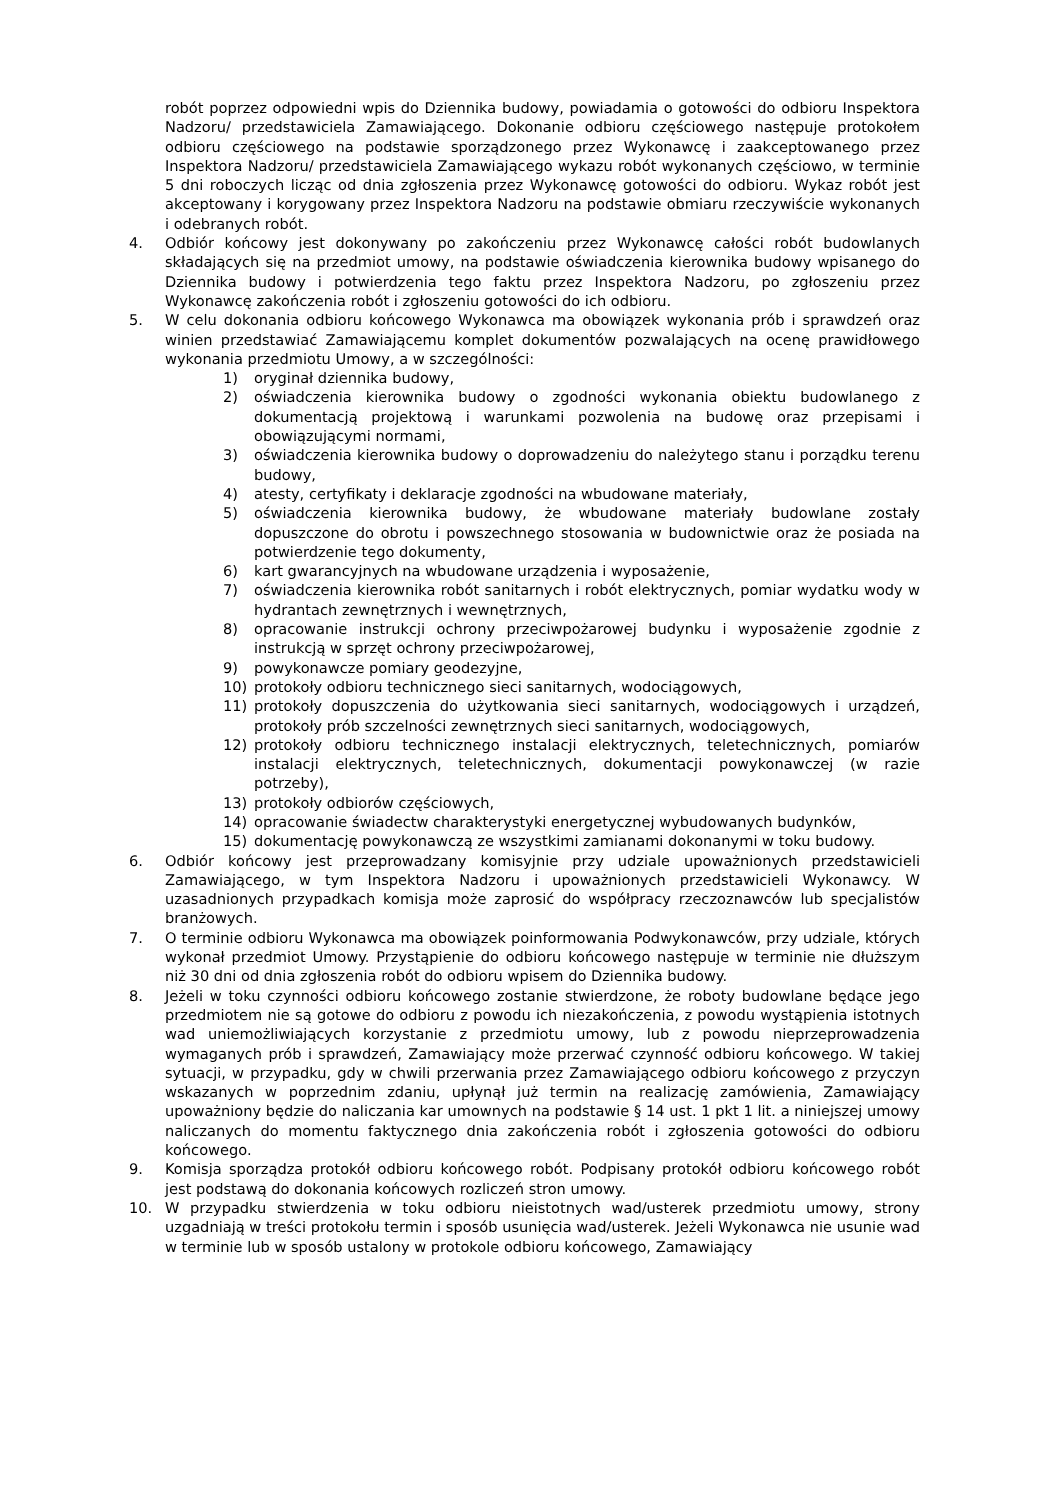robót poprzez odpowiedni wpis do Dziennika budowy, powiadamia o gotowości do odbioru Inspektora Nadzoru/ przedstawiciela Zamawiającego. Dokonanie odbioru częściowego następuje protokołem odbioru częściowego na podstawie sporządzonego przez Wykonawcę i zaakceptowanego przez Inspektora Nadzoru/ przedstawiciela Zamawiającego wykazu robót wykonanych częściowo, w terminie 5 dni roboczych licząc od dnia zgłoszenia przez Wykonawcę gotowości do odbioru. Wykaz robót jest akceptowany i korygowany przez Inspektora Nadzoru na podstawie obmiaru rzeczywiście wykonanych i odebranych robót.
4. Odbiór końcowy jest dokonywany po zakończeniu przez Wykonawcę całości robót budowlanych składających się na przedmiot umowy, na podstawie oświadczenia kierownika budowy wpisanego do Dziennika budowy i potwierdzenia tego faktu przez Inspektora Nadzoru, po zgłoszeniu przez Wykonawcę zakończenia robót i zgłoszeniu gotowości do ich odbioru.
5. W celu dokonania odbioru końcowego Wykonawca ma obowiązek wykonania prób i sprawdzeń oraz winien przedstawiać Zamawiającemu komplet dokumentów pozwalających na ocenę prawidłowego wykonania przedmiotu Umowy, a w szczególności:
1) oryginał dziennika budowy,
2) oświadczenia kierownika budowy o zgodności wykonania obiektu budowlanego z dokumentacją projektową i warunkami pozwolenia na budowę oraz przepisami i obowiązującymi normami,
3) oświadczenia kierownika budowy o doprowadzeniu do należytego stanu i porządku terenu budowy,
4) atesty, certyfikaty i deklaracje zgodności na wbudowane materiały,
5) oświadczenia kierownika budowy, że wbudowane materiały budowlane zostały dopuszczone do obrotu i powszechnego stosowania w budownictwie oraz że posiada na potwierdzenie tego dokumenty,
6) kart gwarancyjnych na wbudowane urządzenia i wyposażenie,
7) oświadczenia kierownika robót sanitarnych i robót elektrycznych, pomiar wydatku wody w hydrantach zewnętrznych i wewnętrznych,
8) opracowanie instrukcji ochrony przeciwpożarowej budynku i wyposażenie zgodnie z instrukcją w sprzęt ochrony przeciwpożarowej,
9) powykonawcze pomiary geodezyjne,
10) protokoły odbioru technicznego sieci sanitarnych, wodociągowych,
11) protokoły dopuszczenia do użytkowania sieci sanitarnych, wodociągowych i urządzeń, protokoły prób szczelności zewnętrznych sieci sanitarnych, wodociągowych,
12) protokoły odbioru technicznego instalacji elektrycznych, teletechnicznych, pomiarów instalacji elektrycznych, teletechnicznych, dokumentacji powykonawczej (w razie potrzeby),
13) protokoły odbiorów częściowych,
14) opracowanie świadectw charakterystyki energetycznej wybudowanych budynków,
15) dokumentację powykonawczą ze wszystkimi zamianami dokonanymi w toku budowy.
6. Odbiór końcowy jest przeprowadzany komisyjnie przy udziale upoważnionych przedstawicieli Zamawiającego, w tym Inspektora Nadzoru i upoważnionych przedstawicieli Wykonawcy. W uzasadnionych przypadkach komisja może zaprosić do współpracy rzeczoznawców lub specjalistów branżowych.
7. O terminie odbioru Wykonawca ma obowiązek poinformowania Podwykonawców, przy udziale, których wykonał przedmiot Umowy. Przystąpienie do odbioru końcowego następuje w terminie nie dłuższym niż 30 dni od dnia zgłoszenia robót do odbioru wpisem do Dziennika budowy.
8. Jeżeli w toku czynności odbioru końcowego zostanie stwierdzone, że roboty budowlane będące jego przedmiotem nie są gotowe do odbioru z powodu ich niezakończenia, z powodu wystąpienia istotnych wad uniemożliwiających korzystanie z przedmiotu umowy, lub z powodu nieprzeprowadzenia wymaganych prób i sprawdzeń, Zamawiający może przerwać czynność odbioru końcowego. W takiej sytuacji, w przypadku, gdy w chwili przerwania przez Zamawiającego odbioru końcowego z przyczyn wskazanych w poprzednim zdaniu, upłynął już termin na realizację zamówienia, Zamawiający upoważniony będzie do naliczania kar umownych na podstawie § 14 ust. 1 pkt 1 lit. a niniejszej umowy naliczanych do momentu faktycznego dnia zakończenia robót i zgłoszenia gotowości do odbioru końcowego.
9. Komisja sporządza protokół odbioru końcowego robót. Podpisany protokół odbioru końcowego robót jest podstawą do dokonania końcowych rozliczeń stron umowy.
10. W przypadku stwierdzenia w toku odbioru nieistotnych wad/usterek przedmiotu umowy, strony uzgadniają w treści protokołu termin i sposób usunięcia wad/usterek. Jeżeli Wykonawca nie usunie wad w terminie lub w sposób ustalony w protokole odbioru końcowego, Zamawiający